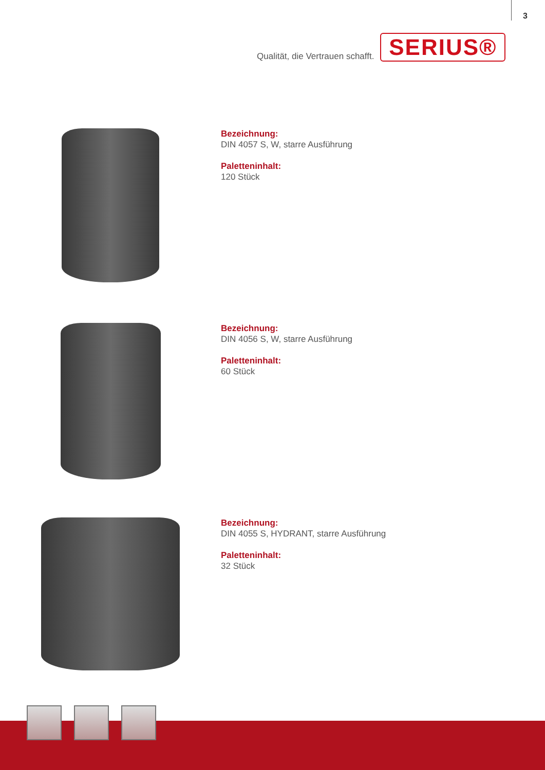3
Qualität, die Vertrauen schafft.
SERIUS®
Bezeichnung:
DIN 4057 S, W, starre Ausführung
Paletteninhalt:
120 Stück
Bezeichnung:
DIN 4056 S, W, starre Ausführung
Paletteninhalt:
60 Stück
Bezeichnung:
DIN 4055 S, HYDRANT, starre Ausführung
Paletteninhalt:
32 Stück